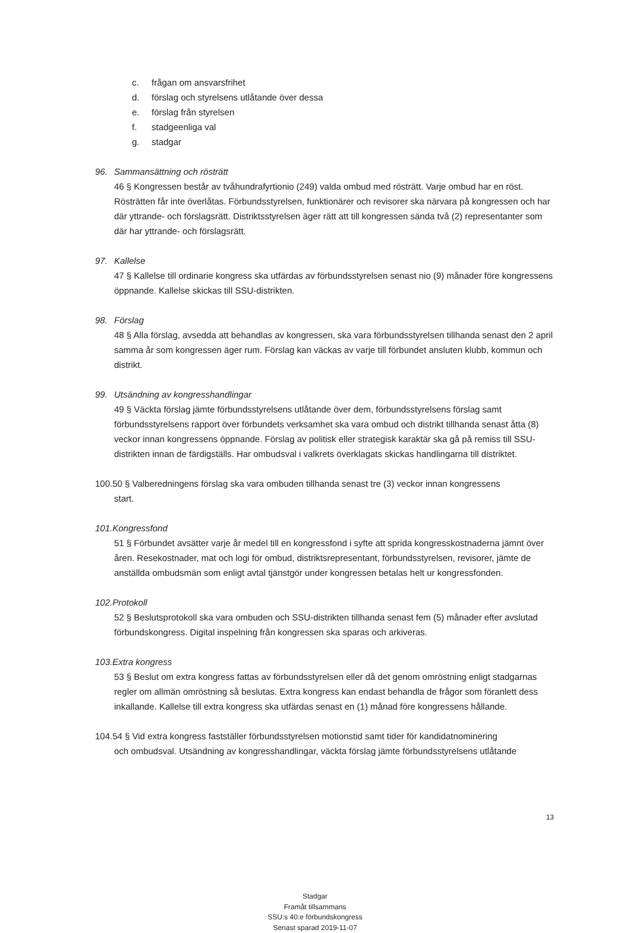c. frågan om ansvarsfrihet
d. förslag och styrelsens utlåtande över dessa
e. förslag från styrelsen
f. stadgeenliga val
g. stadgar
96. Sammansättning och rösträtt
46 § Kongressen består av tvåhundrafyrtionio (249) valda ombud med rösträtt. Varje ombud har en röst. Rösträtten får inte överlåtas. Förbundsstyrelsen, funktionärer och revisorer ska närvara på kongressen och har där yttrande- och förslagsrätt. Distriktsstyrelsen äger rätt att till kongressen sända två (2) representanter som där har yttrande- och förslagsrätt.
97. Kallelse
47 § Kallelse till ordinarie kongress ska utfärdas av förbundsstyrelsen senast nio (9) månader före kongressens öppnande. Kallelse skickas till SSU-distrikten.
98. Förslag
48 § Alla förslag, avsedda att behandlas av kongressen, ska vara förbundsstyrelsen tillhanda senast den 2 april samma år som kongressen äger rum. Förslag kan väckas av varje till förbundet ansluten klubb, kommun och distrikt.
99. Utsändning av kongresshandlingar
49 § Väckta förslag jämte förbundsstyrelsens utlåtande över dem, förbundsstyrelsens förslag samt förbundsstyrelsens rapport över förbundets verksamhet ska vara ombud och distrikt tillhanda senast åtta (8) veckor innan kongressens öppnande. Förslag av politisk eller strategisk karaktär ska gå på remiss till SSU-distrikten innan de färdigställs. Har ombudsval i valkrets överklagats skickas handlingarna till distriktet.
100.50 § Valberedningens förslag ska vara ombuden tillhanda senast tre (3) veckor innan kongressens
start.
101.Kongressfond
51 § Förbundet avsätter varje år medel till en kongressfond i syfte att sprida kongresskostnaderna jämnt över åren. Resekostnader, mat och logi för ombud, distriktsrepresentant, förbundsstyrelsen, revisorer, jämte de anställda ombudsmän som enligt avtal tjänstgör under kongressen betalas helt ur kongressfonden.
102.Protokoll
52 § Beslutsprotokoll ska vara ombuden och SSU-distrikten tillhanda senast fem (5) månader efter avslutad förbundskongress. Digital inspelning från kongressen ska sparas och arkiveras.
103.Extra kongress
53 § Beslut om extra kongress fattas av förbundsstyrelsen eller då det genom omröstning enligt stadgarnas regler om allmän omröstning så beslutas. Extra kongress kan endast behandla de frågor som föranlett dess inkallande. Kallelse till extra kongress ska utfärdas senast en (1) månad före kongressens hållande.
104.54 § Vid extra kongress fastställer förbundsstyrelsen motionstid samt tider för kandidatnominering
och ombudsval. Utsändning av kongresshandlingar, väckta förslag jämte förbundsstyrelsens utlåtande
Stadgar
Framåt tillsammans
SSU:s 40:e förbundskongress
Senast sparad 2019-11-07
13